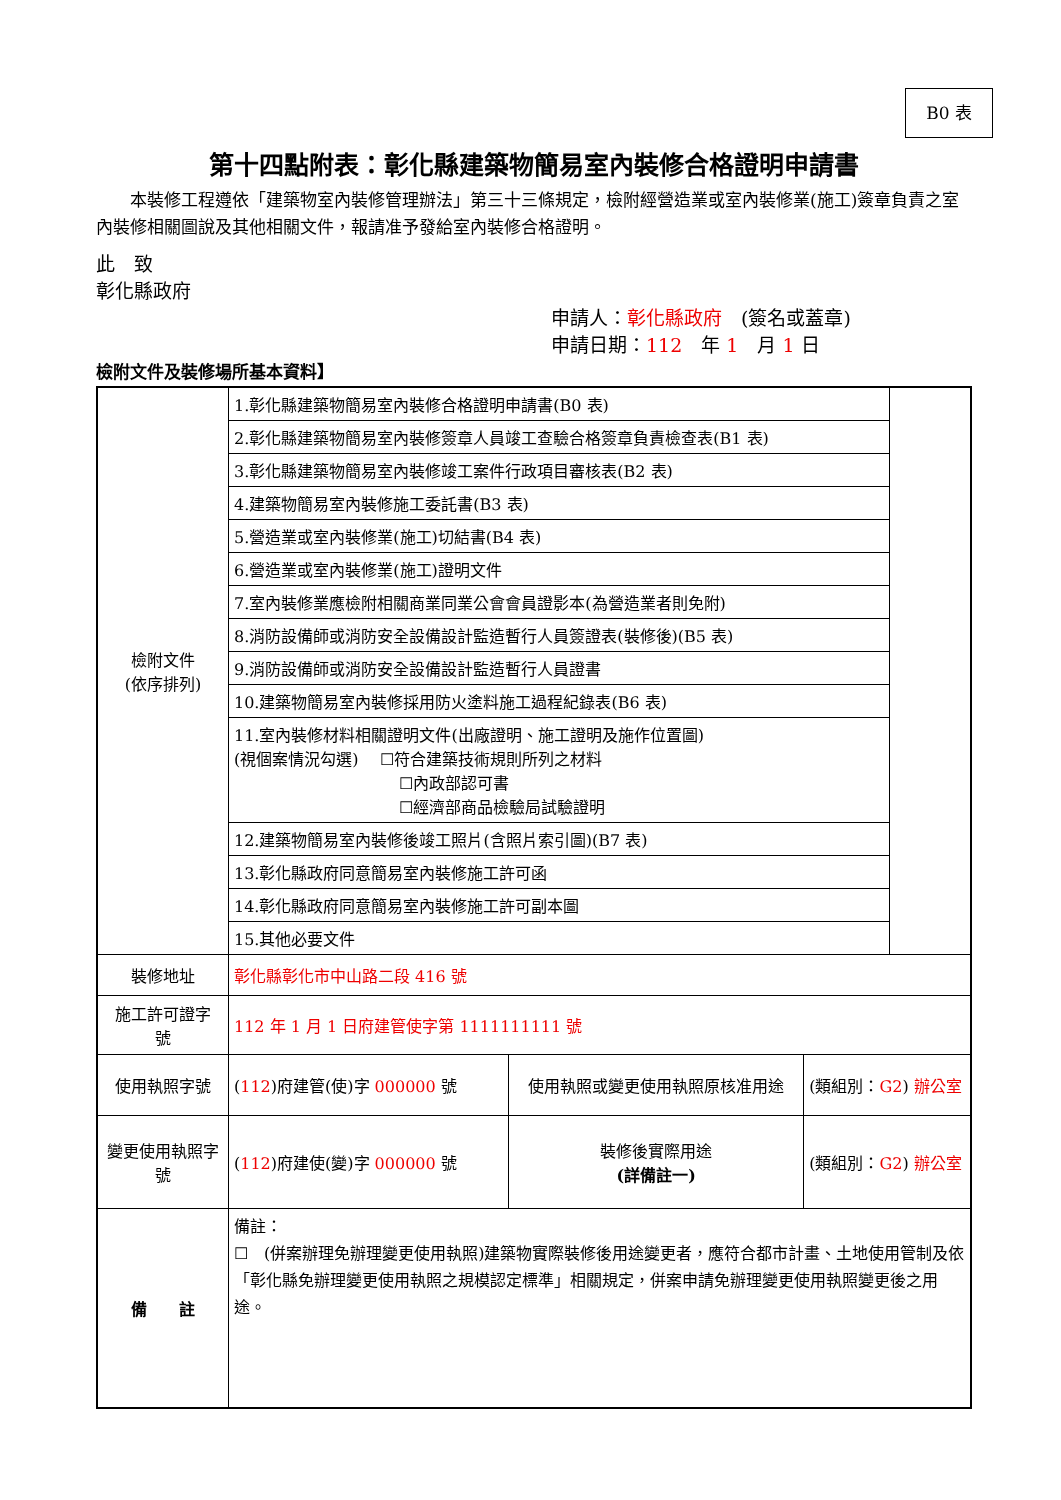B0 表
第十四點附表：彰化縣建築物簡易室內裝修合格證明申請書
　　本裝修工程遵依「建築物室內裝修管理辦法」第三十三條規定，檢附經營造業或室內裝修業(施工)簽章負責之室內裝修相關圖說及其他相關文件，報請准予發給室內裝修合格證明。
此　致
彰化縣政府
申請人：彰化縣政府　(簽名或蓋章)
申請日期：112　年 1　月 1 日
檢附文件及裝修場所基本資料】
| 檢附文件 (依序排列) | 1.彰化縣建築物簡易室內裝修合格證明申請書(B0 表) | | | |
| | 2.彰化縣建築物簡易室內裝修簽章人員竣工查驗合格簽章負責檢查表(B1 表) | | | |
| | 3.彰化縣建築物簡易室內裝修竣工案件行政項目審核表(B2 表) | | | |
| | 4.建築物簡易室內裝修施工委託書(B3 表) | | | |
| | 5.營造業或室內裝修業(施工)切結書(B4 表) | | | |
| | 6.營造業或室內裝修業(施工)證明文件 | | | |
| | 7.室內裝修業應檢附相關商業同業公會會員證影本(為營造業者則免附) | | | |
| | 8.消防設備師或消防安全設備設計監造暫行人員簽證表(裝修後)(B5 表) | | | |
| | 9.消防設備師或消防安全設備設計監造暫行人員證書 | | | |
| | 10.建築物簡易室內裝修採用防火塗料施工過程紀錄表(B6 表) | | | |
| | 11.室內裝修材料相關證明文件(出廠證明、施工證明及施作位置圖) (視個案情況勾選) ☐符合建築技術規則所列之材料 ☐內政部認可書 ☐經濟部商品檢驗局試驗證明 | | | |
| | 12.建築物簡易室內裝修後竣工照片(含照片索引圖)(B7 表) | | | |
| | 13.彰化縣政府同意簡易室內裝修施工許可函 | | | |
| | 14.彰化縣政府同意簡易室內裝修施工許可副本圖 | | | |
| | 15.其他必要文件 | | | |
| 裝修地址 | 彰化縣彰化市中山路二段 416 號 | | | |
| 施工許可證字 號 | 112 年 1 月 1 日府建管使字第 1111111111 號 | | | |
| 使用執照字號 | ( 112 )府建管(使)字 000000 號 | 使用執照或變更使用執照原核准用途 | (類組別： G2 ) 辦公室 | |
| 變更使用執照字號 | ( 112 )府建使(變)字 000000 號 | 裝修後實際用途 (詳備註一) | (類組別： G2 ) 辦公室 | |
| 備 註 | 備註： ☐ (併案辦理免辦理變更使用執照)建築物實際裝修後用途變更者，應符合都市計畫、土地使用管制及依「彰化縣免辦理變更使用執照之規模認定標準」相關規定，併案申請免辦理變更使用執照變更後之用途。 | | | |